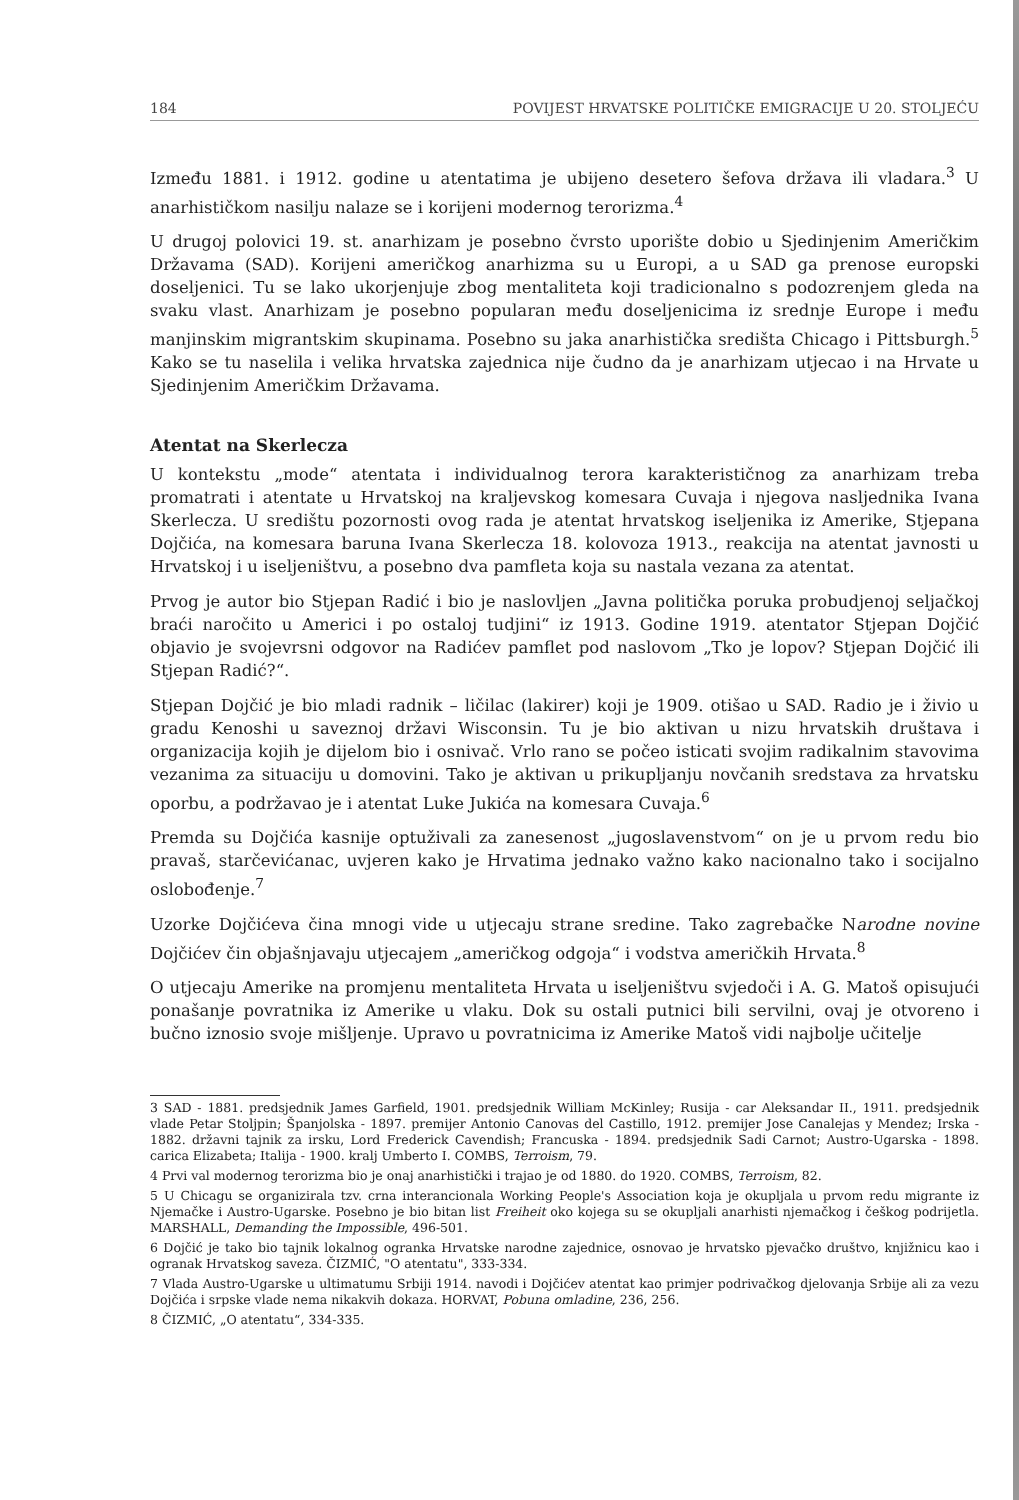184 POVIJEST HRVATSKE POLITIČKE EMIGRACIJE U 20. STOLJEĆU
Između 1881. i 1912. godine u atentatima je ubijeno desetero šefova država ili vladara.<sup>3</sup> U anarhističkom nasilju nalaze se i korijeni modernog terorizma.<sup>4</sup>
U drugoj polovici 19. st. anarhizam je posebno čvrsto uporište dobio u Sjedinjenim Američkim Državama (SAD). Korijeni američkog anarhizma su u Europi, a u SAD ga prenose europski doseljenici. Tu se lako ukorjenjuje zbog mentaliteta koji tradicionalno s podozrenjem gleda na svaku vlast. Anarhizam je posebno popularan među doseljenicima iz srednje Europe i među manjinskim migrantskim skupinama. Posebno su jaka anarhistička središta Chicago i Pittsburgh.<sup>5</sup> Kako se tu naselila i velika hrvatska zajednica nije čudno da je anarhizam utjecao i na Hrvate u Sjedinjenim Američkim Državama.
Atentat na Skerlecza
U kontekstu „mode“ atentata i individualnog terora karakterističnog za anarhizam treba promatrati i atentate u Hrvatskoj na kraljevskog komesara Cuvaja i njegova nasljednika Ivana Skerlecza. U središtu pozornosti ovog rada je atentat hrvatskog iseljenika iz Amerike, Stjepana Dojčića, na komesara baruna Ivana Skerlecza 18. kolovoza 1913., reakcija na atentat javnosti u Hrvatskoj i u iseljeništvu, a posebno dva pamfleta koja su nastala vezana za atentat.
Prvog je autor bio Stjepan Radić i bio je naslovljen „Javna politička poruka probudjenoj seljačkoj braći naročito u Americi i po ostaloj tudjini“ iz 1913. Godine 1919. atentator Stjepan Dojčić objavio je svojevrsni odgovor na Radićev pamflet pod naslovom „Tko je lopov? Stjepan Dojčić ili Stjepan Radić?“.
Stjepan Dojčić je bio mladi radnik – ličilac (lakirer) koji je 1909. otišao u SAD. Radio je i živio u gradu Kenoshi u saveznoj državi Wisconsin. Tu je bio aktivan u nizu hrvatskih društava i organizacija kojih je dijelom bio i osnivač. Vrlo rano se počeo isticati svojim radikalnim stavovima vezanima za situaciju u domovini. Tako je aktivan u prikupljanju novčanih sredstava za hrvatsku oporbu, a podržavao je i atentat Luke Jukića na komesara Cuvaja.<sup>6</sup>
Premda su Dojčića kasnije optuživali za zanesenost „jugoslavenstvom“ on je u prvom redu bio pravaš, starčevićanac, uvjeren kako je Hrvatima jednako važno kako nacionalno tako i socijalno oslobođenje.<sup>7</sup>
Uzorke Dojčićeva čina mnogi vide u utjecaju strane sredine. Tako zagrebačke Narodne novine Dojčićev čin objašnjavaju utjecajem „američkog odgoja“ i vodstva američkih Hrvata.<sup>8</sup>
O utjecaju Amerike na promjenu mentaliteta Hrvata u iseljeništvu svjedoči i A. G. Matoš opisujući ponašanje povratnika iz Amerike u vlaku. Dok su ostali putnici bili servilni, ovaj je otvoreno i bučno iznosio svoje mišljenje. Upravo u povratnicima iz Amerike Matoš vidi najbolje učitelje
3 SAD - 1881. predsjednik James Garfield, 1901. predsjednik William McKinley; Rusija - car Aleksandar II., 1911. predsjednik vlade Petar Stoljpin; Španjolska - 1897. premijer Antonio Canovas del Castillo, 1912. premijer Jose Canalejas y Mendez; Irska - 1882. državni tajnik za irsku, Lord Frederick Cavendish; Francuska - 1894. predsjednik Sadi Carnot; Austro-Ugarska - 1898. carica Elizabeta; Italija - 1900. kralj Umberto I. COMBS, Terroism, 79.
4 Prvi val modernog terorizma bio je onaj anarhistički i trajao je od 1880. do 1920. COMBS, Terroism, 82.
5 U Chicagu se organizirala tzv. crna interancionala Working People's Association koja je okupljala u prvom redu migrante iz Njemačke i Austro-Ugarske. Posebno je bio bitan list Freiheit oko kojega su se okupljali anarhisti njemačkog i češkog podrijetla. MARSHALL, Demanding the Impossible, 496-501.
6 Dojčić je tako bio tajnik lokalnog ogranka Hrvatske narodne zajednice, osnovao je hrvatsko pjevačko društvo, knjižnicu kao i ogranak Hrvatskog saveza. ČIZMIĆ, "O atentatu", 333-334.
7 Vlada Austro-Ugarske u ultimatumu Srbiji 1914. navodi i Dojčićev atentat kao primjer podrivačkog djelovanja Srbije ali za vezu Dojčića i srpske vlade nema nikakvih dokaza. HORVAT, Pobuna omladine, 236, 256.
8 ČIZMIĆ, „O atentatu“, 334-335.